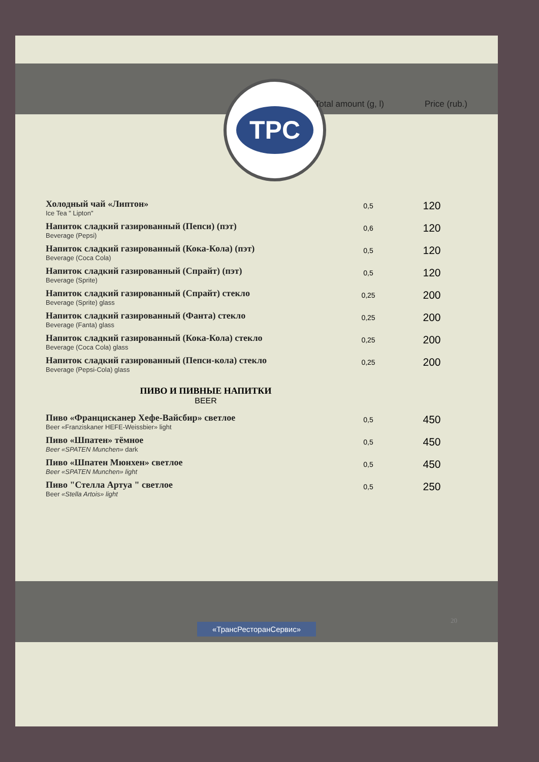Total amount (g, l) Price (rub.)
TPC
| Холодный чай «Липтон» Ice Tea " Lipton" | 0,5 | 120 |
| Напиток сладкий газированный (Пепси) (пэт) Beverage (Pepsi) | 0,6 | 120 |
| Напиток сладкий газированный (Кока-Кола) (пэт) Beverage (Coca Cola) | 0,5 | 120 |
| Напиток сладкий газированный (Спрайт) (пэт) Beverage (Sprite) | 0,5 | 120 |
| Напиток сладкий газированный (Спрайт) стекло Beverage (Sprite) glass | 0,25 | 200 |
| Напиток сладкий газированный (Фанта) стекло Beverage (Fanta) glass | 0,25 | 200 |
| Напиток сладкий газированный (Кока-Кола) стекло Beverage (Coca Cola) glass | 0,25 | 200 |
| Напиток сладкий газированный (Пепси-кола) стекло Beverage (Pepsi-Cola) glass | 0,25 | 200 |
ПИВО И ПИВНЫЕ НАПИТКИ
BEER
| Пиво «Францисканер Хефе-Вайсбир» светлое Beer «Franziskaner HEFE-Weissbier» light | 0,5 | 450 |
| Пиво «Шпатен» тёмное Beer «SPATEN Munchen» dark | 0,5 | 450 |
| Пиво «Шпатен Мюнхен» светлое Beer «SPATEN Munchen» light | 0,5 | 450 |
| Пиво "Стелла Артуа " светлое Beer «Stella Artois» light | 0,5 | 250 |
«ТрансРесторанСервис»
20